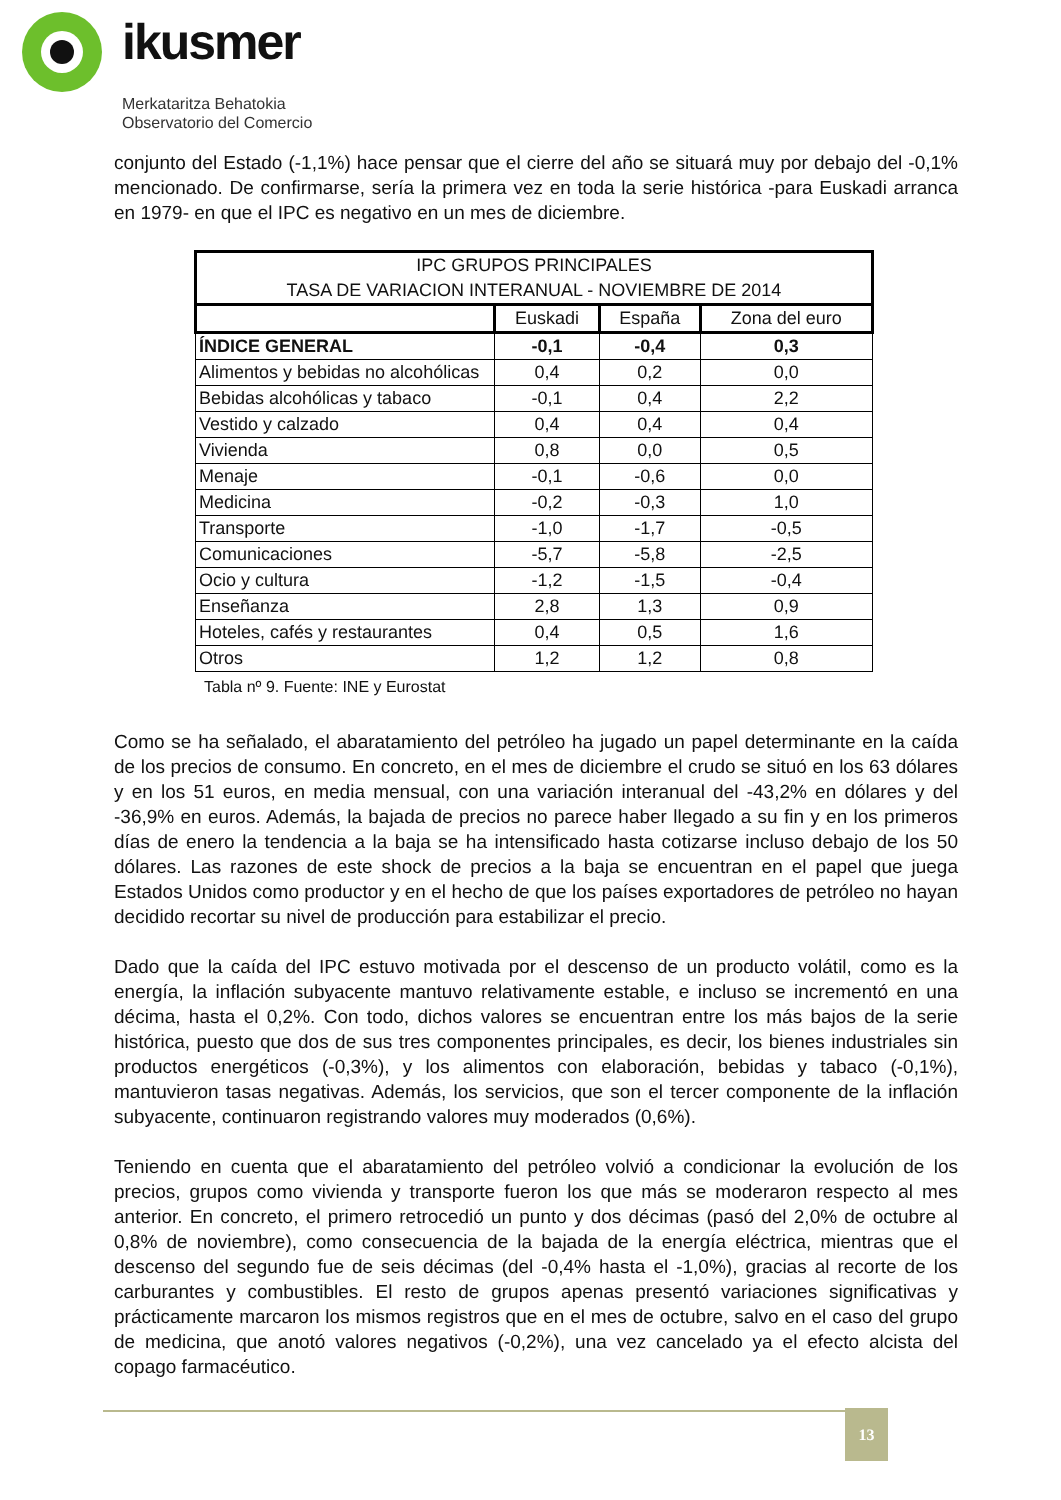ikusmer
Merkataritza Behatokia
Observatorio del Comercio
conjunto del Estado (-1,1%) hace pensar que el cierre del año se situará muy por debajo del -0,1% mencionado. De confirmarse, sería la primera vez en toda la serie histórica -para Euskadi arranca en 1979- en que el IPC es negativo en un mes de diciembre.
| IPC GRUPOS PRINCIPALES TASA DE VARIACION INTERANUAL - NOVIEMBRE DE 2014 | | | |
| --- | --- | --- | --- |
| | Euskadi | España | Zona del euro |
| ÍNDICE GENERAL | -0,1 | -0,4 | 0,3 |
| Alimentos y bebidas no alcohólicas | 0,4 | 0,2 | 0,0 |
| Bebidas alcohólicas y tabaco | -0,1 | 0,4 | 2,2 |
| Vestido y calzado | 0,4 | 0,4 | 0,4 |
| Vivienda | 0,8 | 0,0 | 0,5 |
| Menaje | -0,1 | -0,6 | 0,0 |
| Medicina | -0,2 | -0,3 | 1,0 |
| Transporte | -1,0 | -1,7 | -0,5 |
| Comunicaciones | -5,7 | -5,8 | -2,5 |
| Ocio y cultura | -1,2 | -1,5 | -0,4 |
| Enseñanza | 2,8 | 1,3 | 0,9 |
| Hoteles, cafés y restaurantes | 0,4 | 0,5 | 1,6 |
| Otros | 1,2 | 1,2 | 0,8 |
Tabla nº 9. Fuente: INE y Eurostat
Como se ha señalado, el abaratamiento del petróleo ha jugado un papel determinante en la caída de los precios de consumo. En concreto, en el mes de diciembre el crudo se situó en los 63 dólares y en los 51 euros, en media mensual, con una variación interanual del -43,2% en dólares y del -36,9% en euros. Además, la bajada de precios no parece haber llegado a su fin y en los primeros días de enero la tendencia a la baja se ha intensificado hasta cotizarse incluso debajo de los 50 dólares. Las razones de este shock de precios a la baja se encuentran en el papel que juega Estados Unidos como productor y en el hecho de que los países exportadores de petróleo no hayan decidido recortar su nivel de producción para estabilizar el precio.
Dado que la caída del IPC estuvo motivada por el descenso de un producto volátil, como es la energía, la inflación subyacente mantuvo relativamente estable, e incluso se incrementó en una décima, hasta el 0,2%. Con todo, dichos valores se encuentran entre los más bajos de la serie histórica, puesto que dos de sus tres componentes principales, es decir, los bienes industriales sin productos energéticos (-0,3%), y los alimentos con elaboración, bebidas y tabaco (-0,1%), mantuvieron tasas negativas. Además, los servicios, que son el tercer componente de la inflación subyacente, continuaron registrando valores muy moderados (0,6%).
Teniendo en cuenta que el abaratamiento del petróleo volvió a condicionar la evolución de los precios, grupos como vivienda y transporte fueron los que más se moderaron respecto al mes anterior. En concreto, el primero retrocedió un punto y dos décimas (pasó del 2,0% de octubre al 0,8% de noviembre), como consecuencia de la bajada de la energía eléctrica, mientras que el descenso del segundo fue de seis décimas (del -0,4% hasta el -1,0%), gracias al recorte de los carburantes y combustibles. El resto de grupos apenas presentó variaciones significativas y prácticamente marcaron los mismos registros que en el mes de octubre, salvo en el caso del grupo de medicina, que anotó valores negativos (-0,2%), una vez cancelado ya el efecto alcista del copago farmacéutico.
13